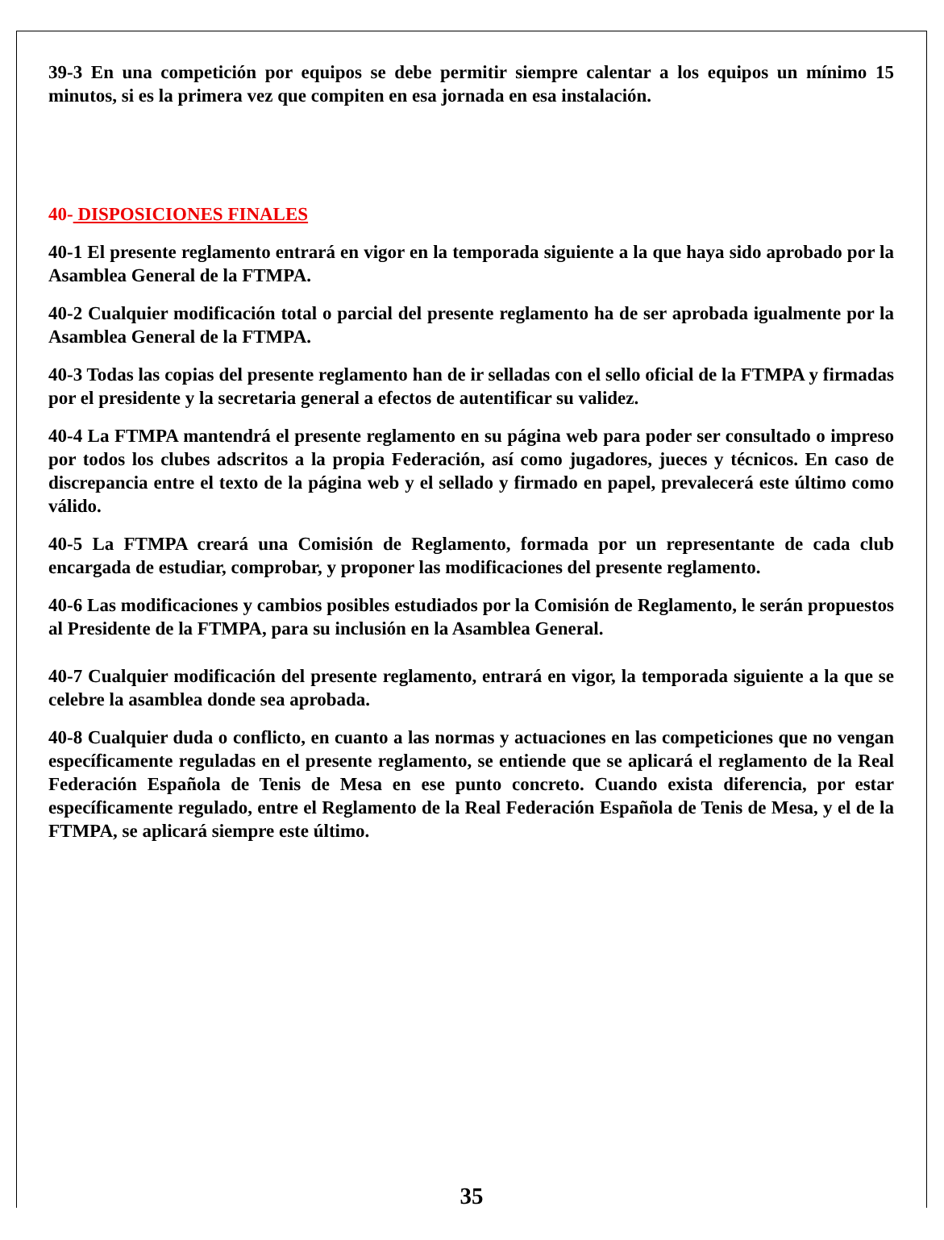39-3 En una competición por equipos se debe permitir siempre calentar a los equipos un mínimo 15 minutos, si es la primera vez que compiten en esa jornada en esa instalación.
40- DISPOSICIONES FINALES
40-1 El presente reglamento entrará en vigor en la temporada siguiente a la que haya sido aprobado por la Asamblea General de la FTMPA.
40-2 Cualquier modificación total o parcial del presente reglamento ha de ser aprobada igualmente por la Asamblea General de la FTMPA.
40-3 Todas las copias del presente reglamento han de ir selladas con el sello oficial de la FTMPA y firmadas por el presidente y la secretaria general a efectos de autentificar su validez.
40-4 La FTMPA mantendrá el presente reglamento en su página web para poder ser consultado o impreso por todos los clubes adscritos a la propia Federación, así como jugadores, jueces y técnicos. En caso de discrepancia entre el texto de la página web y el sellado y firmado en papel, prevalecerá este último como válido.
40-5 La FTMPA creará una Comisión de Reglamento, formada por un representante de cada club encargada de estudiar, comprobar, y proponer las modificaciones del presente reglamento.
40-6 Las modificaciones y cambios posibles estudiados por la Comisión de Reglamento, le serán propuestos al Presidente de la FTMPA, para su inclusión en la Asamblea General.
40-7 Cualquier modificación del presente reglamento, entrará en vigor, la temporada siguiente a la que se celebre la asamblea donde sea aprobada.
40-8 Cualquier duda o conflicto, en cuanto a las normas y actuaciones en las competiciones que no vengan específicamente reguladas en el presente reglamento, se entiende que se aplicará el reglamento de la Real Federación Española de Tenis de Mesa en ese punto concreto. Cuando exista diferencia, por estar específicamente regulado, entre el Reglamento de la Real Federación Española de Tenis de Mesa, y el de la FTMPA, se aplicará siempre este último.
35